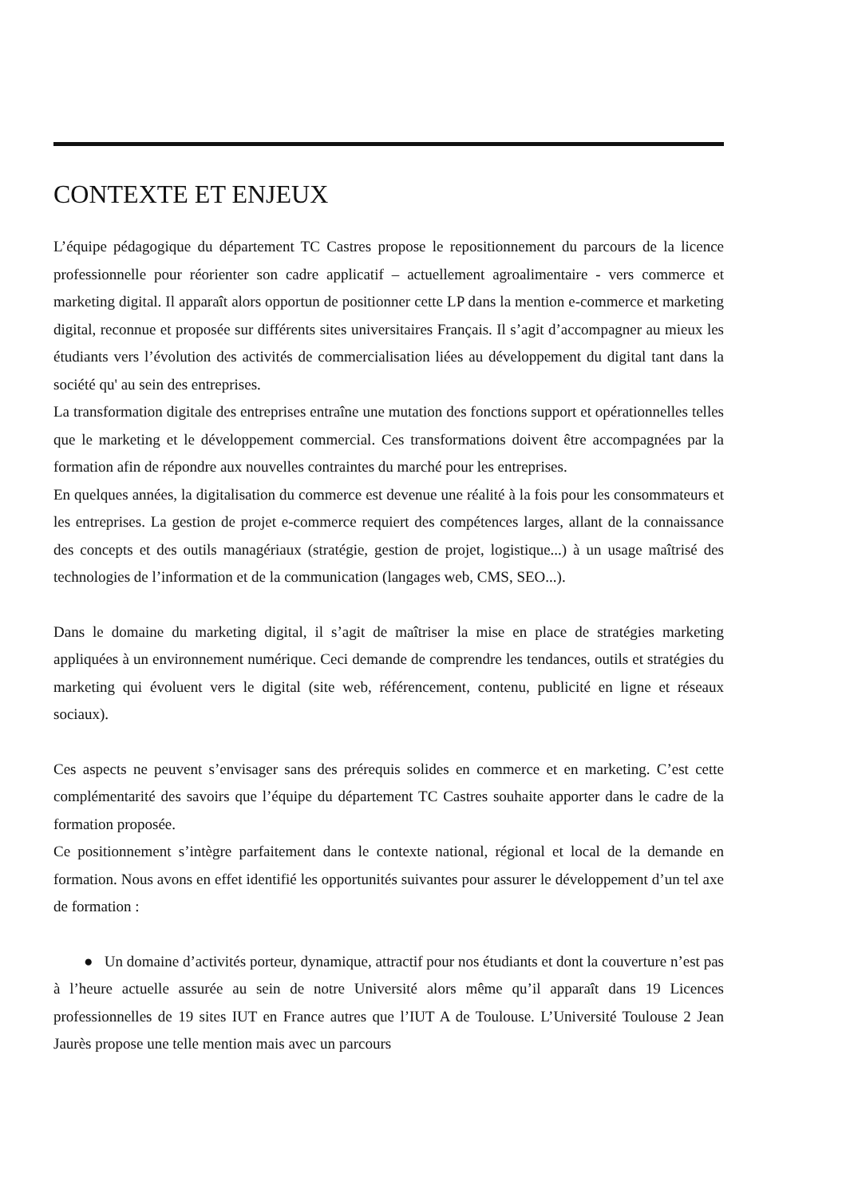CONTEXTE ET ENJEUX
L’équipe pédagogique du département TC Castres propose le repositionnement du parcours de la licence professionnelle pour réorienter son cadre applicatif – actuellement agroalimentaire - vers commerce et marketing digital. Il apparaît alors opportun de positionner cette LP dans la mention e-commerce et marketing digital, reconnue et proposée sur différents sites universitaires Français. Il s’agit d’accompagner au mieux les étudiants vers l’évolution des activités de commercialisation liées au développement du digital tant dans la société qu' au sein des entreprises.
La transformation digitale des entreprises entraîne une mutation des fonctions support et opérationnelles telles que le marketing et le développement commercial. Ces transformations doivent être accompagnées par la formation afin de répondre aux nouvelles contraintes du marché pour les entreprises.
En quelques années, la digitalisation du commerce est devenue une réalité à la fois pour les consommateurs et les entreprises. La gestion de projet e-commerce requiert des compétences larges, allant de la connaissance des concepts et des outils managériaux (stratégie, gestion de projet, logistique...) à un usage maîtrisé des technologies de l’information et de la communication (langages web, CMS, SEO...).
Dans le domaine du marketing digital, il s’agit de maîtriser la mise en place de stratégies marketing appliquées à un environnement numérique. Ceci demande de comprendre les tendances, outils et stratégies du marketing qui évoluent vers le digital (site web, référencement, contenu, publicité en ligne et réseaux sociaux).
Ces aspects ne peuvent s’envisager sans des prérequis solides en commerce et en marketing. C’est cette complémentarité des savoirs que l’équipe du département TC Castres souhaite apporter dans le cadre de la formation proposée.
Ce positionnement s’intègre parfaitement dans le contexte national, régional et local de la demande en formation. Nous avons en effet identifié les opportunités suivantes pour assurer le développement d’un tel axe de formation :
● Un domaine d’activités porteur, dynamique, attractif pour nos étudiants et dont la couverture n’est pas à l’heure actuelle assurée au sein de notre Université alors même qu’il apparaît dans 19 Licences professionnelles de 19 sites IUT en France autres que l’IUT A de Toulouse. L’Université Toulouse 2 Jean Jaurès propose une telle mention mais avec un parcours